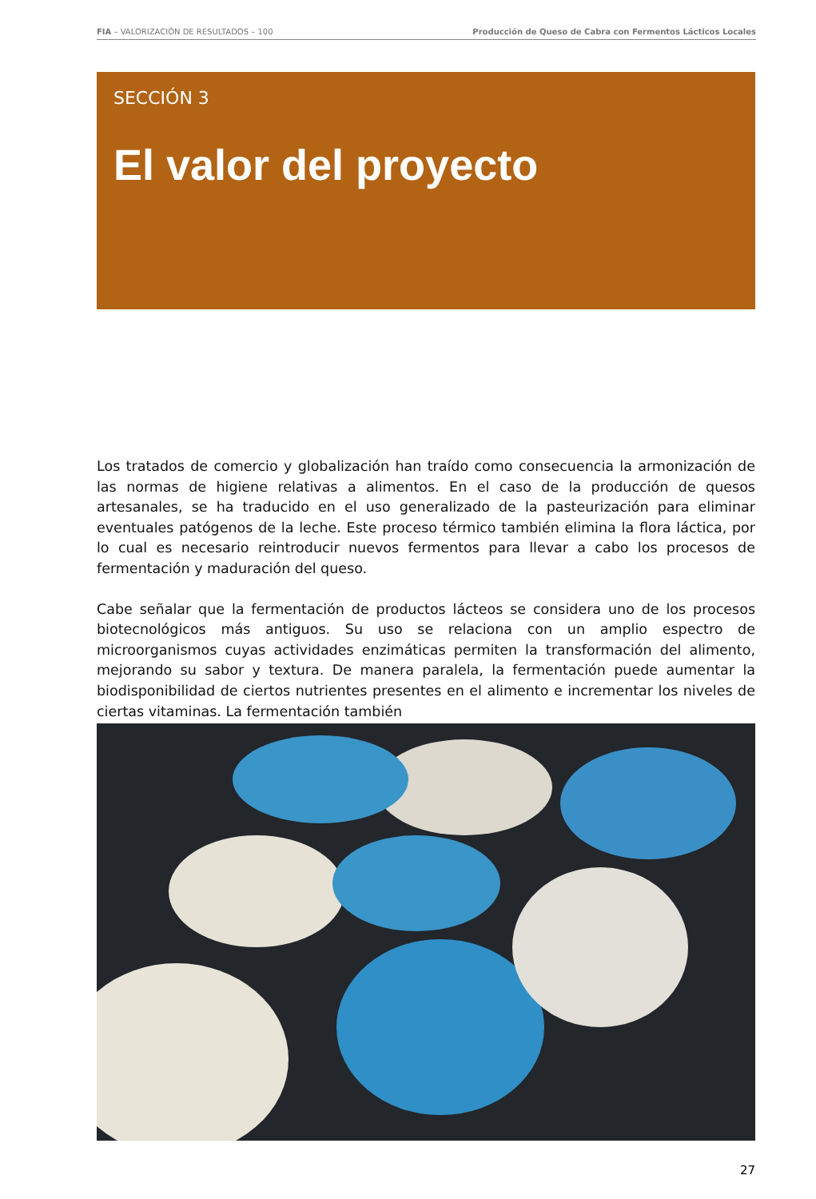FIA – VALORIZACIÓN DE RESULTADOS – 100 Producción de Queso de Cabra con Fermentos Lácticos Locales
SECCIÓN 3
El valor del proyecto
Los tratados de comercio y globalización han traído como consecuencia la armonización de las normas de higiene relativas a alimentos. En el caso de la producción de quesos artesanales, se ha traducido en el uso generalizado de la pasteurización para eliminar eventuales patógenos de la leche. Este proceso térmico también elimina la flora láctica, por lo cual es necesario reintroducir nuevos fermentos para llevar a cabo los procesos de fermentación y maduración del queso.
Cabe señalar que la fermentación de productos lácteos se considera uno de los procesos biotecnológicos más antiguos. Su uso se relaciona con un amplio espectro de microorganismos cuyas actividades enzimáticas permiten la transformación del alimento, mejorando su sabor y textura. De manera paralela, la fermentación puede aumentar la biodisponibilidad de ciertos nutrientes presentes en el alimento e incrementar los niveles de ciertas vitaminas. La fermentación también
27